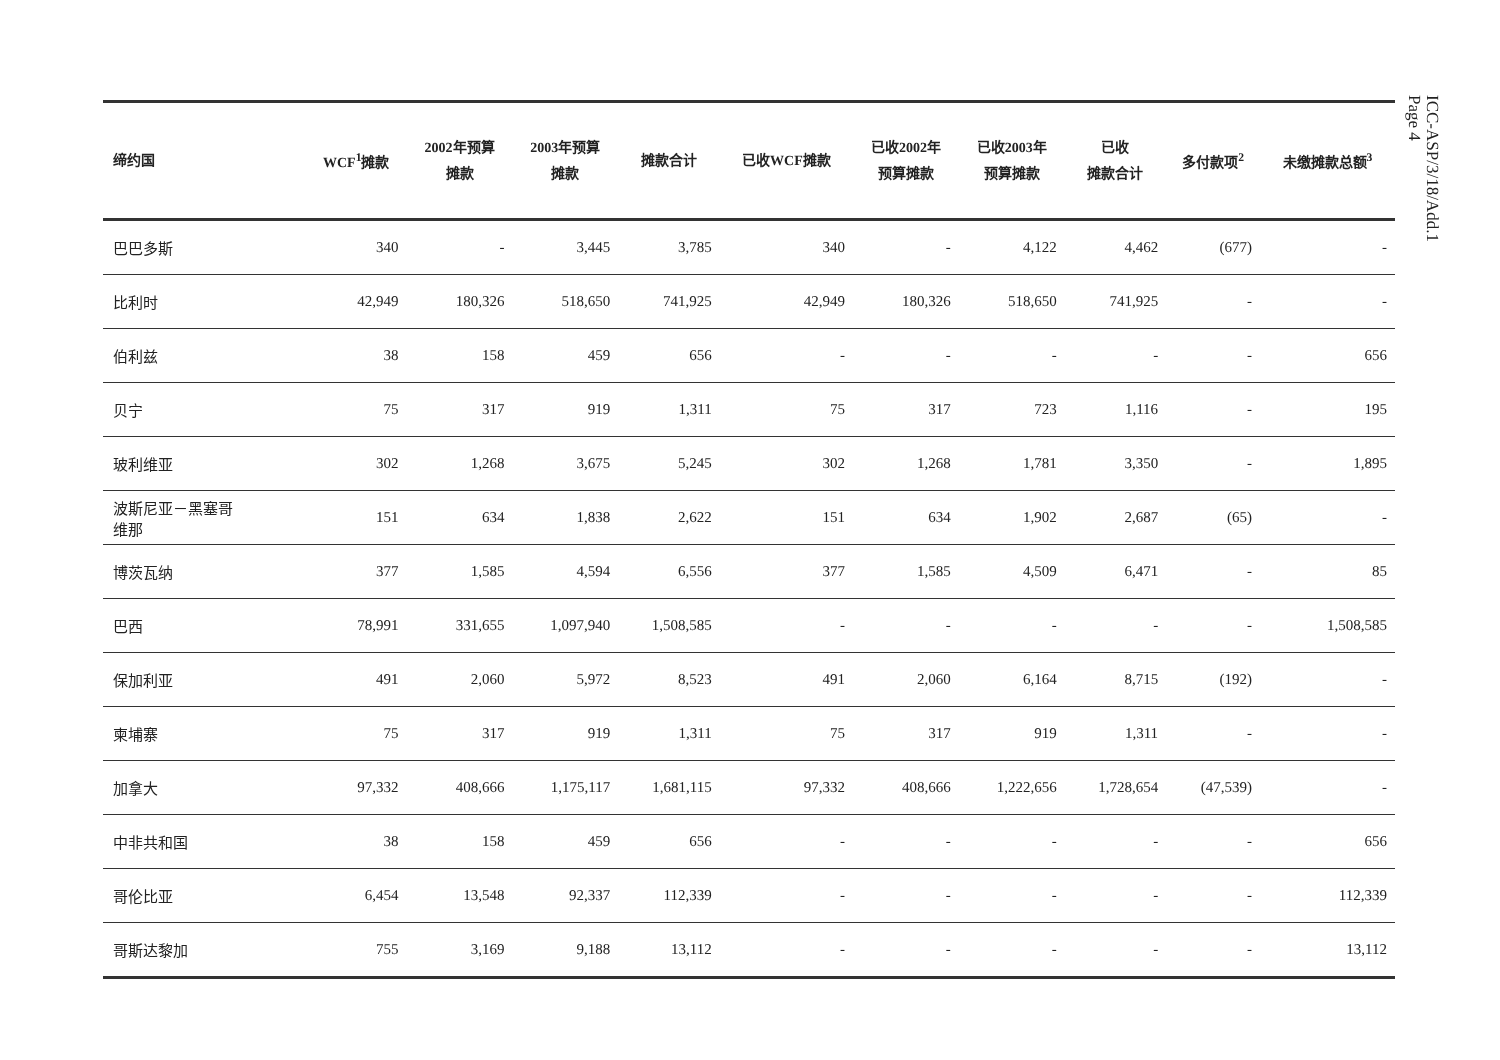| 缔约国 | WCF<sup>1</sup>摊款 | 2002年预算 摊款 | 2003年预算 摊款 | 摊款合计 | 已收WCF摊款 | 已收2002年 预算摊款 | 已收2003年 预算摊款 | 已收 摊款合计 | 多付款项<sup>2</sup> | 未缴摊款总额<sup>3</sup> |
| --- | --- | --- | --- | --- | --- | --- | --- | --- | --- | --- |
| 巴巴多斯 | 340 | - | 3,445 | 3,785 | 340 | - | 4,122 | 4,462 | (677) | - |
| 比利时 | 42,949 | 180,326 | 518,650 | 741,925 | 42,949 | 180,326 | 518,650 | 741,925 | - | - |
| 伯利兹 | 38 | 158 | 459 | 656 | - | - | - | - | - | 656 |
| 贝宁 | 75 | 317 | 919 | 1,311 | 75 | 317 | 723 | 1,116 | - | 195 |
| 玻利维亚 | 302 | 1,268 | 3,675 | 5,245 | 302 | 1,268 | 1,781 | 3,350 | - | 1,895 |
| 波斯尼亚－黑塞哥 维那 | 151 | 634 | 1,838 | 2,622 | 151 | 634 | 1,902 | 2,687 | (65) | - |
| 博茨瓦纳 | 377 | 1,585 | 4,594 | 6,556 | 377 | 1,585 | 4,509 | 6,471 | - | 85 |
| 巴西 | 78,991 | 331,655 | 1,097,940 | 1,508,585 | - | - | - | - | - | 1,508,585 |
| 保加利亚 | 491 | 2,060 | 5,972 | 8,523 | 491 | 2,060 | 6,164 | 8,715 | (192) | - |
| 柬埔寨 | 75 | 317 | 919 | 1,311 | 75 | 317 | 919 | 1,311 | - | - |
| 加拿大 | 97,332 | 408,666 | 1,175,117 | 1,681,115 | 97,332 | 408,666 | 1,222,656 | 1,728,654 | (47,539) | - |
| 中非共和国 | 38 | 158 | 459 | 656 | - | - | - | - | - | 656 |
| 哥伦比亚 | 6,454 | 13,548 | 92,337 | 112,339 | - | - | - | - | - | 112,339 |
| 哥斯达黎加 | 755 | 3,169 | 9,188 | 13,112 | - | - | - | - | - | 13,112 |
ICC-ASP/3/18/Add.1
Page 4